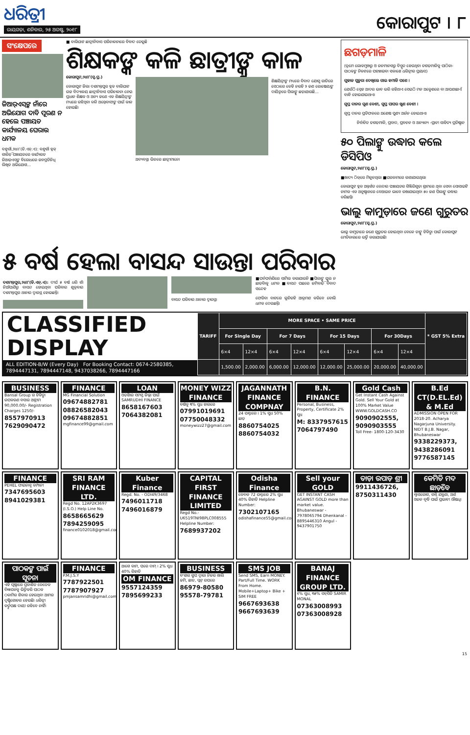ଧରିତ୍ରୀ
ରାୟଗଡ଼ା, ଶନିବାର, ୨୫ ଅଗଷ୍ଟ, ୨୦୧୮
କୋରାପୁଟ । ୮
ସଂକ୍ଷେପରେ
ଜିଆର୍‌ଏସ୍‌ଙ୍କ ନାଁରେ ଅଭିଯୋଗ ଦାବି ପୂରଣ ନ ହେଲେ ପଞ୍ଚାୟତ କାର୍ଯ୍ୟାଳୟ ଘେରାଉ ଧମକ
ବନ୍ଧୁଗାଁ,୨୪।୮(ଡି.ଏନ୍‌.ଏ): ବନ୍ଧୁଗାଁ ବ୍ଲକ୍ ଗାରିଡ଼ି ପଞ୍ଚାୟତରେ କାର୍ଯ୍ୟରତ ଜିଆର୍‌ଏସ୍‌ଙ୍କ ବିରୋଧରେ ଜନପ୍ରତିନିଧି ଲିଖିତ ଅଭିଯୋଗ...
■ ବାଲିଘାଟ ଛାତ୍ରୀନିବାସ ପରିଚାଳନାରେ ବିବାଦ ତେଜୁଛି
ଶିକ୍ଷକଙ୍କ କଳି ଛାତ୍ରୀଙ୍କୁ କାଳ
କୋରାପୁଟ,୨୪।୮(ସ୍ୱ.ପ୍ର.)
କୋରାପୁଟ ଜିଲା ଦଶମନ୍ତପୁର ବ୍ଲକ ବାଲିଘାଟ ଉଚ୍ଚ ବିଦ୍ୟାଳୟ ଛାତ୍ରୀନିବାସ ପରିଚାଳନା ନେଇ ପ୍ରଧାନ ଶିକ୍ଷକ ଓ ଅନ୍ୟ ଜଣେ ଏକ ଶିକ୍ଷୟିତ୍ରୀଙ୍କ ମଧ୍ୟରେ ରହିଥିବା କଳି ଅନ୍ତେବାସୀଙ୍କ ପାଇଁ କାଳ ହୋଇଛି।
ଅବ୍ୟବସ୍ଥା ଭିତରେ ଛାତ୍ରୀମାନେ।
ଶିକ୍ଷୟିତ୍ରୀଙ୍କ ମଧ୍ୟରେ ବିବାଦ ଯୋଗୁ ରାତିରେ ସେଠାରେ କେହି ନରହି ୨ ଜଣ ରୋଷେୟାଙ୍କ ଦାୟିତ୍ୱରେ ପିଲାଙ୍କୁ ଛଡ଼ାଯାଉଛି...
ଛଗଡ଼ମାଳି
(କ୍ରମେ ଲୋକମୁଖରୁ ଓ ଜନମାନସରୁ ବିସ୍ମୃତ ହେଉଥିବା ଡଗଡ଼ମାଳିକୁ ପାଠିକା-ପାଠକଙ୍କ ନିକଟରେ ପହଞ୍ଚାଇବା ସକାଶେ ଧରିତ୍ରୀର ପ୍ରୟାସ)
ଗୁହାଳ ସୁଡୁରା ଦେଖିଲେ ଗାଇ ହମାଳି ପଶେ ।
ଯେଉଁଠି ସ୍ନେହ ଆଦର ଭାବ ଭରି ରହିଥାଏ ସେଇଠି ମନ ଅକ୍ଳେଶରେ ବା ଆପଣାଛାଏଁ ବାନ୍ଧି ହୋଇଯାଇଥାଏ।
ଗୁପ୍ତ ଦାନର ଗୁଣ ବେଶୀ, ଗୁପ୍ତ ପାପର ଖୁଣ ବେଶୀ ।
ଗୁପ୍ତ ଦାନର ପ୍ରତିଫଳରେ ଅଶେଷ ପୁଣ୍ୟ ଅର୍ଜନ ହୋଇଥାଏ।
ନିର୍ବାଚିତ ଡଗଡ଼ମାଳି, ପ୍ରବାଦ, ପ୍ରବଚନ ଓ ଅନ୍ୟାନ୍ୟ -ପ୍ରାଚୀ ସାହିତ୍ୟ ପ୍ରତିଷ୍ଠାନ
୫୦ ପିଲାଙ୍କୁ ଉଦ୍ଧାର କଲେ ଡିସିପିଓ
କୋରାପୁଟ,୨୪।୮(ସ୍ୱ.ପ୍ର.)
■ଖାଦ୍ୟ ଠିକ୍‌ରେ ମିଳୁନଥିଲା ■ଘରକାମରେ ଲଗାଯାଉଥିଲା
କୋରାପୁଟ ବ୍ଲକ ଅନ୍ତର୍ଗତ କେନ୍ଦାର ପଞ୍ଚାୟତର ଗିଞ୍ଜିରିଗୁଡ଼ା ଗ୍ରାମରେ ଥିବା ସେବା ସୋସାଇଟି ନାମକ ଏକ ଅନୁଷ୍ଠାନରେ ବେଆଇନ ଭାବେ ରଖାଯାଇଥିବା ୫୦ ଜଣ ପିଲାଙ୍କୁ ଉଦ୍ଧାର କରିଛନ୍ତି।
ଭାଲୁ କାମୁଡ଼ାରେ ଜଣେ ଗୁରୁତର
କୋରାପୁଟ,୨୪।୮(ସ୍ୱ.ପ୍ର.)
ଭାଲୁ କାମୁଡ଼ାରେ ଜଣେ ଗୁରୁତର ହୋଇଥିବା ବେଳେ ତାଙ୍କୁ ଚିକିତ୍ସା ପାଇଁ କୋରାପୁଟ ମେଡିକାଲରେ ଭର୍ତ୍ତି କରାଯାଇଛି।
୫ ବର୍ଷ ହେଲା ବାସନ୍ଦ ସାଉନ୍ତା ପରିବାର
ଦଶମନ୍ତପୁର,୨୪।୮(ଡି.ଏନ୍‌.ଏ): ଦୀର୍ଘ ୫ ବର୍ଷ ଧରି ଗାଁ ନିଆଁପାଣିରୁ ବାସନ୍ଦ ହୋଇଥିବା ପରିବାର ଶୁକ୍ରବାର ଦଶମନ୍ତପୁର ଥାନାର ଦ୍ୱାରସ୍ଥ ହୋଇଛନ୍ତି।
ବାସନ୍ଦ ପରିବାର ଥାନାର ଦ୍ୱାରସ୍ଥ।
■ପର୍ବପର୍ବାଣିରେ ସାମିଲ କରାଯାଉନି ■ପିଲାଙ୍କୁ ସ୍କୁଲ ନ ଛାଡ଼ିବାକୁ ଧମକ ■ବାସନ୍ଦ ପଛରେ ଜମିବାଡ଼ି ବିବାଦ ସନ୍ଦେହ
ଫେରିବା ବାଟରେ ଲୁଚିରହି ଆକ୍ରମଣ କରିବେ ବୋଲି ଧମକ ଦେଉଛନ୍ତି।
CLASSIFIED DISPLAY
ALL EDITION-B/W (Every Day) For Booking Contact: 0674-2580385, 7894447131, 7894447148, 9437038266, 7894447166
| TARIFF | MORE SPACE • SAME PRICE | | | | | | | | * GST 5% Extra |
| --- | --- | --- | --- | --- | --- | --- | --- | --- | --- |
| | For Single Day | | For 7 Days | | For 15 Days | | For 30Days | | |
| | 6×4 | 12×4 | 6×4 | 12×4 | 6×4 | 12×4 | 6×4 | 12×4 | |
| | 1,500.00 | 2,000.00 | 6,000.00 | 12,000.00 | 12,000.00 | 25,000.00 | 20,000.00 | 40,000.00 | |
BUSINESS
Bansal Group ର ଚିକିତ୍ସା ଉପକରଣ ବସାଉ ଅଗ୍ରୀମ 90,000.00/- Registration Charges 1250/-
8557970913 7629090472
FINANCE
MG Financial Solution
09674882781 08826582043 09674882851
mgfinance99@gmail.com
LOAN
ଓଡ଼ିଶାର ସମସ୍ତ ଜିଲ୍ଲା ପାଇଁ SAMRUDHI FINANCE
8658167603 7064382081
MONEY WIZZ FINANCE
ବର୍ଷକୁ ୩% ସୁଧ ହାରରେ
07991019691 07750048332
moneywizz27@gmail.com
JAGANNATH FINANCE COMPNAY
24 ଘଣ୍ଟାରେ । 1% ସୁଧ 50% ଛାଡ଼
8860754025 8860754032
B.N. FINANCE
Personal, Business, Property, Certificate 2% ସୁଧ
M: 8337957615 7064797490
Gold Cash
Get Instant Cash Against Gold. Sell Your Gold at 100% Market Value WWW.GOLDCASH.CO
9090902555, 9090903555
Toll Free- 1800-120-3430
B.Ed CT(D.EL.Ed) & M.Ed
ADMISSION OPEN FOR 2018-20. Acharya Nagarjuna University. NIDT B.J.B. Nagar, Bhubaneswar
9338229373, 9438286091 9776587145
FINANCE
PEHEL ଫାଇନାନ୍ସ କମ୍ପାନୀ
7347695603 8941029381
SRI RAM FINANCE LTD.
Regd No. 12AP2K3697 (I.S.O.) Help Line No.
8658665629 7894259095
finance0102018@gmail.com
Kuber Finance
Regd. No. - ODI49/3468
7496011718 7496016879
CAPITAL FIRST FINANCE LIMITED
Regd No.- U6519TNI98PLC008555 Helpline Number:
7689937202
Odisha Finance
କେବଳ 72 ଘଣ୍ଟାରେ 2% ସୁଧ 40% ରିହାତି Helpline Number:
7302107165
odishafinance55@gmail.com
Sell your GOLD
GET INSTANT CASH AGAINST GOLD more than market value. Bhubaneswar - 7978065794 Dhenkanal - 8895446310 Angul - 9437901750
ତାଡ଼ା ଉପାଡ଼ ଶ୍ରୀ
9911436726, 8750311430
କେମିତି ମଦ ଛାଡ଼ିବେ
ଶ୍ୱାସରୋଗ, ଗଣ୍ଠି ଯନ୍ତ୍ରଣା, ଅର୍ଶ ଓଜନ ବୃଦ୍ଧି ପାଇଁ ପ୍ରଭାବୀ ଔଷଧି।
ପାଠକଙ୍କ ପାଇଁ ସୂଚନା
ଏହି ପୃଷ୍ଠାରେ ପ୍ରକାଶିତ କେତେକ ବିଜ୍ଞାପନକୁ ଭିତ୍ତିକରି ପାଠକ ଠକାମିର ଶିକାର ହେଉଥିବା ଆମର ଦୃଷ୍ଟିଗୋଚର ହେଉଛି। ଧରିତ୍ରୀ କର୍ତ୍ତୃପକ୍ଷ ଦାୟୀ ରହିବେ ନାହିଁ।
FINANCE
P.M.J.S.Y
7787922501 7787907927
pmjansamridhi@gmail.com
ଆଗେ କାମ, ପରେ ଦାମ୍ । 2% ସୁଧ 40% ରିହାତି
OM FINANCE
9557124359 7895699233
BUSINESS
ବଂଶଲ ଗ୍ରୁପ ଦ୍ୱାରା ନିଜର ଖାଲି ଜମି, ଛାତ, ପ୍ଲଟ୍ ଉପରେ
86979-80580 95578-79781
SMS JOB
Send SMS, Earn MONEY. Part/Full Time. WORK From Home. Mobile+Laptop+ Bike + SIM FREE
9667693638 9667693639
BANAJ FINANCE GROUP LTD.
୧% ସୁଧ, ୩୫% ସବ୍‌ସିଡି SAMIR MONAL
07363008993 07363008928
15